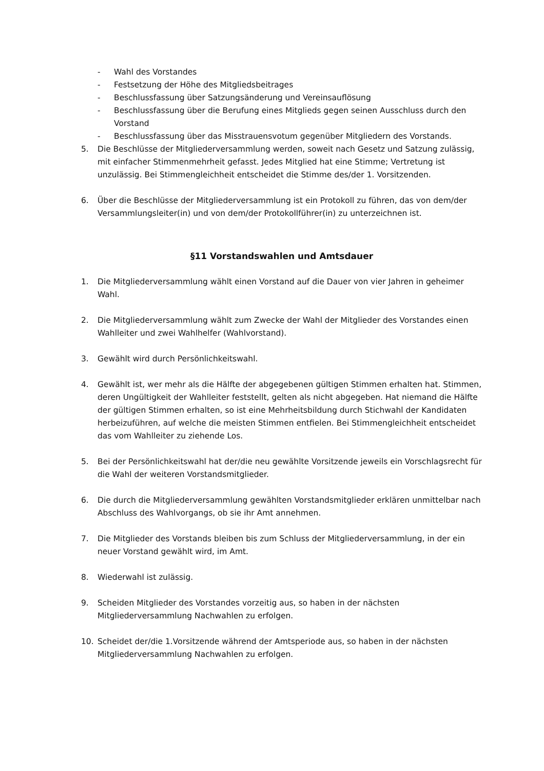- Wahl des Vorstandes
- Festsetzung der Höhe des Mitgliedsbeitrages
- Beschlussfassung über Satzungsänderung und Vereinsauflösung
- Beschlussfassung über die Berufung eines Mitglieds gegen seinen Ausschluss durch den Vorstand
- Beschlussfassung über das Misstrauensvotum gegenüber Mitgliedern des Vorstands.
5. Die Beschlüsse der Mitgliederversammlung werden, soweit nach Gesetz und Satzung zulässig, mit einfacher Stimmenmehrheit gefasst. Jedes Mitglied hat eine Stimme; Vertretung ist unzulässig. Bei Stimmengleichheit entscheidet die Stimme des/der 1. Vorsitzenden.
6. Über die Beschlüsse der Mitgliederversammlung ist ein Protokoll zu führen, das von dem/der Versammlungsleiter(in) und von dem/der Protokollführer(in) zu unterzeichnen ist.
§11 Vorstandswahlen und Amtsdauer
1. Die Mitgliederversammlung wählt einen Vorstand auf die Dauer von vier Jahren in geheimer Wahl.
2. Die Mitgliederversammlung wählt zum Zwecke der Wahl der Mitglieder des Vorstandes einen Wahlleiter und zwei Wahlhelfer (Wahlvorstand).
3. Gewählt wird durch Persönlichkeitswahl.
4. Gewählt ist, wer mehr als die Hälfte der abgegebenen gültigen Stimmen erhalten hat. Stimmen, deren Ungültigkeit der Wahlleiter feststellt, gelten als nicht abgegeben. Hat niemand die Hälfte der gültigen Stimmen erhalten, so ist eine Mehrheitsbildung durch Stichwahl der Kandidaten herbeizuführen, auf welche die meisten Stimmen entfielen. Bei Stimmengleichheit entscheidet das vom Wahlleiter zu ziehende Los.
5. Bei der Persönlichkeitswahl hat der/die neu gewählte Vorsitzende jeweils ein Vorschlagsrecht für die Wahl der weiteren Vorstandsmitglieder.
6. Die durch die Mitgliederversammlung gewählten Vorstandsmitglieder erklären unmittelbar nach Abschluss des Wahlvorgangs, ob sie ihr Amt annehmen.
7. Die Mitglieder des Vorstands bleiben bis zum Schluss der Mitgliederversammlung, in der ein neuer Vorstand gewählt wird, im Amt.
8. Wiederwahl ist zulässig.
9. Scheiden Mitglieder des Vorstandes vorzeitig aus, so haben in der nächsten Mitgliederversammlung Nachwahlen zu erfolgen.
10. Scheidet der/die 1.Vorsitzende während der Amtsperiode aus, so haben in der nächsten Mitgliederversammlung Nachwahlen zu erfolgen.